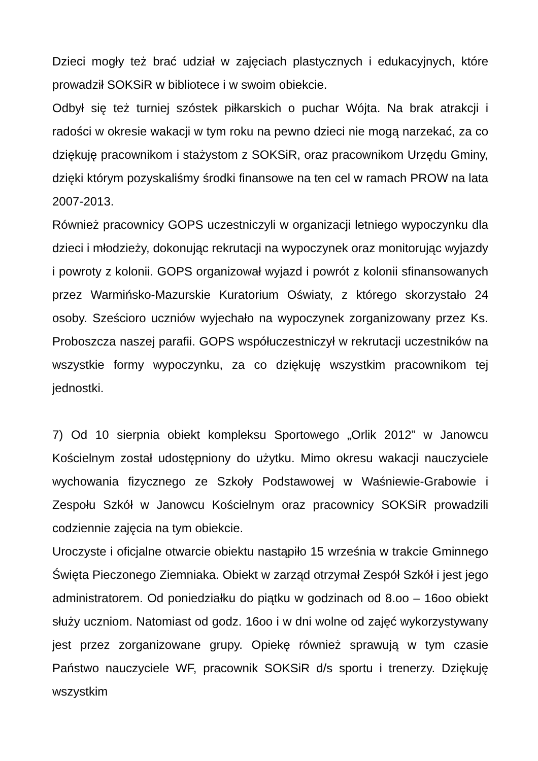Dzieci mogły też brać udział w zajęciach plastycznych i edukacyjnych, które prowadził SOKSiR w bibliotece i w swoim obiekcie.
Odbył się też turniej szóstek piłkarskich o puchar Wójta. Na brak atrakcji i radości w okresie wakacji w tym roku na pewno dzieci nie mogą narzekać, za co dziękuję pracownikom i stażystom z SOKSiR, oraz pracownikom Urzędu Gminy, dzięki którym pozyskaliśmy środki finansowe na ten cel w ramach PROW na lata 2007-2013.
Również pracownicy GOPS uczestniczyli w organizacji letniego wypoczynku dla dzieci i młodzieży, dokonując rekrutacji na wypoczynek oraz monitorując wyjazdy i powroty z kolonii. GOPS organizował wyjazd i powrót z kolonii sfinansowanych przez Warmińsko-Mazurskie Kuratorium Oświaty, z którego skorzystało 24 osoby. Sześcioro uczniów wyjechało na wypoczynek zorganizowany przez Ks. Proboszcza naszej parafii. GOPS współuczestniczył w rekrutacji uczestników na wszystkie formy wypoczynku, za co dziękuję wszystkim pracownikom tej jednostki.
7) Od 10 sierpnia obiekt kompleksu Sportowego „Orlik 2012” w Janowcu Kościelnym został udostępniony do użytku. Mimo okresu wakacji nauczyciele wychowania fizycznego ze Szkoły Podstawowej w Waśniewie-Grabowie i Zespołu Szkół w Janowcu Kościelnym oraz pracownicy SOKSiR prowadzili codziennie zajęcia na tym obiekcie.
Uroczyste i oficjalne otwarcie obiektu nastąpiło 15 września w trakcie Gminnego Święta Pieczonego Ziemniaka. Obiekt w zarząd otrzymał Zespół Szkół i jest jego administratorem. Od poniedziałku do piątku w godzinach od 8.oo – 16oo obiekt służy uczniom. Natomiast od godz. 16oo i w dni wolne od zajęć wykorzystywany jest przez zorganizowane grupy. Opiekę również sprawują w tym czasie Państwo nauczyciele WF, pracownik SOKSiR d/s sportu i trenerzy. Dziękuję wszystkim